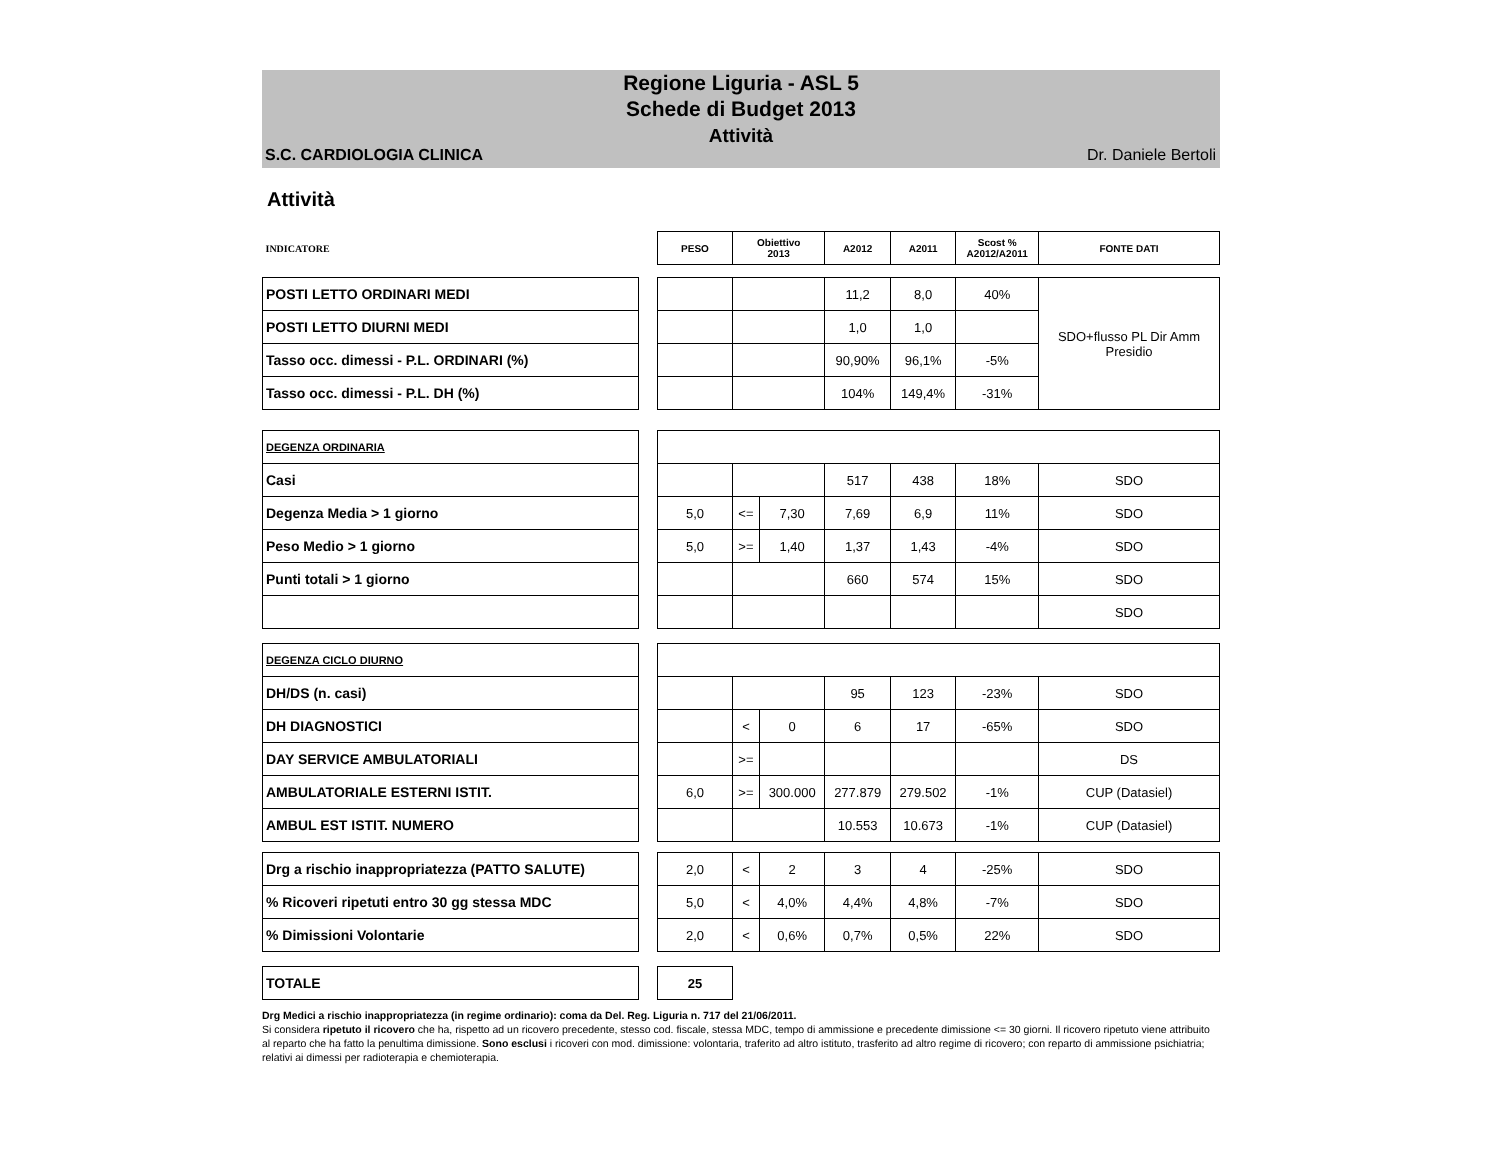Regione Liguria - ASL 5
Schede di Budget 2013
Attività
S.C. CARDIOLOGIA CLINICA Dr. Daniele Bertoli
Attività
| INDICATORE | | PESO | Obiettivo 2013 | | A2012 | A2011 | Scost % A2012/A2011 | FONTE DATI |
| POSTI LETTO ORDINARI MEDI | | | | | 11,2 | 8,0 | 40% | SDO+flusso PL Dir Amm Presidio |
| POSTI LETTO DIURNI MEDI | | | | | 1,0 | 1,0 | | |
| Tasso occ. dimessi - P.L. ORDINARI (%) | | | | | 90,90% | 96,1% | -5% | |
| Tasso occ. dimessi - P.L. DH (%) | | | | | 104% | 149,4% | -31% | |
| DEGENZA ORDINARIA | | | | | | | | |
| Casi | | | | | 517 | 438 | 18% | SDO |
| Degenza Media > 1 giorno | | 5,0 | <= | 7,30 | 7,69 | 6,9 | 11% | SDO |
| Peso Medio > 1 giorno | | 5,0 | >= | 1,40 | 1,37 | 1,43 | -4% | SDO |
| Punti totali > 1 giorno | | | | | 660 | 574 | 15% | SDO |
| | | | | | | | | SDO |
| DEGENZA CICLO DIURNO | | | | | | | | |
| DH/DS (n. casi) | | | | | 95 | 123 | -23% | SDO |
| DH DIAGNOSTICI | | | < | 0 | 6 | 17 | -65% | SDO |
| DAY SERVICE AMBULATORIALI | | | >= | | | | | DS |
| AMBULATORIALE ESTERNI ISTIT. | | 6,0 | >= | 300.000 | 277.879 | 279.502 | -1% | CUP (Datasiel) |
| AMBUL EST ISTIT. NUMERO | | | | | 10.553 | 10.673 | -1% | CUP (Datasiel) |
| Drg a rischio inappropriatezza (PATTO SALUTE) | | 2,0 | < | 2 | 3 | 4 | -25% | SDO |
| % Ricoveri ripetuti entro 30 gg stessa MDC | | 5,0 | < | 4,0% | 4,4% | 4,8% | -7% | SDO |
| % Dimissioni Volontarie | | 2,0 | < | 0,6% | 0,7% | 0,5% | 22% | SDO |
| TOTALE | | 25 | | | | | | |
Drg Medici a rischio inappropriatezza (in regime ordinario): coma da Del. Reg. Liguria n. 717 del 21/06/2011.
Si considera ripetuto il ricovero che ha, rispetto ad un ricovero precedente, stesso cod. fiscale, stessa MDC, tempo di ammissione e precedente dimissione <= 30 giorni. Il ricovero ripetuto viene attribuito al reparto che ha fatto la penultima dimissione. Sono esclusi i ricoveri con mod. dimissione: volontaria, traferito ad altro istituto, trasferito ad altro regime di ricovero; con reparto di ammissione psichiatria; relativi ai dimessi per radioterapia e chemioterapia.